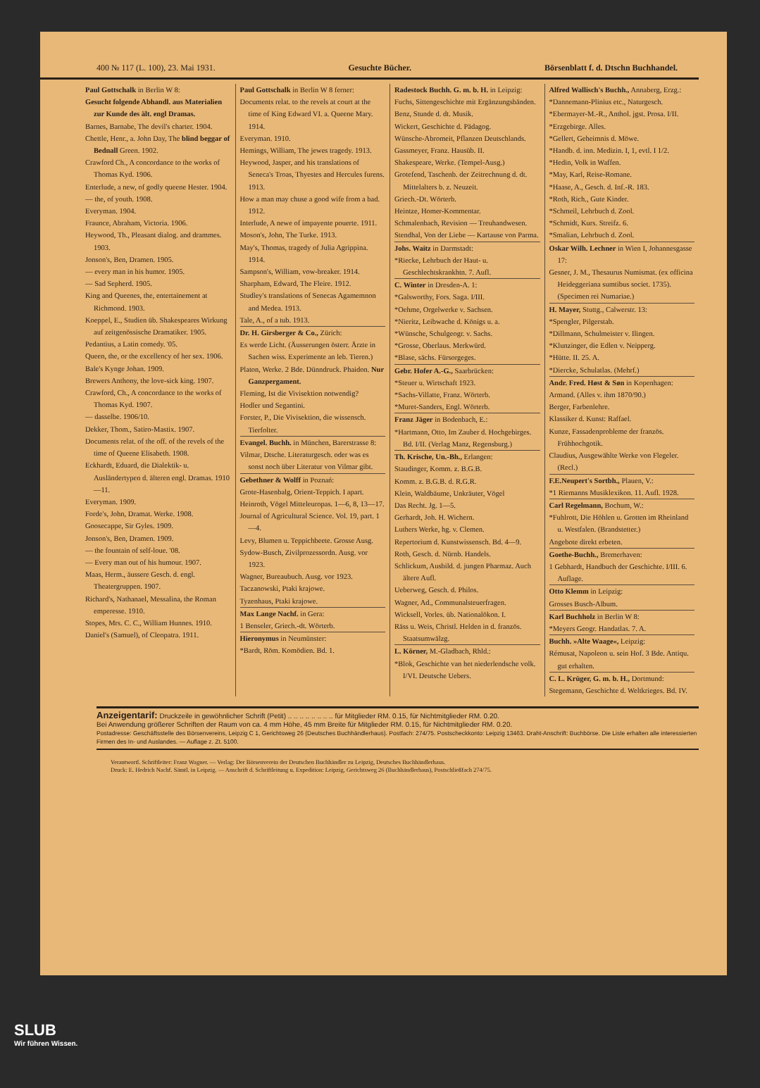400 № 117 (L. 100), 23. Mai 1931.
Gesuchte Bücher. Börsenblatt f. d. Dtschn Buchhandel.
Paul Gottschalk in Berlin W 8:
Gesucht folgende Abhandl. aus Materialien zur Kunde des ält. engl Dramas.
Barnes, Barnabe, The devil's charter. 1904.
Chettle, Henr., a. John Day, The blind beggar of Bednall Green. 1902.
Crawford Ch., A concordance to the works of Thomas Kyd. 1906.
Enterlude, a new, of godly queene Hester. 1904.
— the, of youth. 1908.
Everyman. 1904.
Fraunce, Abraham, Victoria. 1906.
Heywood, Th., Pleasant dialog. and drammes. 1903.
Jonson's, Ben, Dramen. 1905.
— every man in his humor. 1905.
— Sad Sepherd. 1905.
King and Queenes, the, entertainement at Richmond. 1903.
Koeppel, E., Studien üb. Shakespeares Wirkung auf zeitgenössische Dramatiker. 1905.
Pedantius, a Latin comedy. '05.
Queen, the, or the excellency of her sex. 1906.
Bale's Kynge Johan. 1909.
Brewers Anthony, the love-sick king. 1907.
Crawford, Ch., A concordance to the works of Thomas Kyd. 1907.
— dasselbe. 1906/10.
Dekker, Thom., Satiro-Mastix. 1907.
Documents relat. of the off. of the revels of the time of Queene Elisabeth. 1908.
Eckhardt, Eduard, die Dialektik- u. Ausländertypen d. älteren engl. Dramas. 1910—11.
Everyman. 1909.
Forde's, John, Dramat. Werke. 1908.
Goosecappe, Sir Gyles. 1909.
Jonson's, Ben, Dramen. 1909.
— the fountain of self-loue. '08.
— Every man out of his humour. 1907.
Maas, Herm., äussere Gesch. d. engl. Theatergruppen. 1907.
Richard's, Nathanael, Messalina, the Roman emperesse. 1910.
Stopes, Mrs. C. C., William Hunnes. 1910.
Daniel's (Samuel), of Cleopatra. 1911.
Paul Gottschalk in Berlin W 8 ferner:
Documents relat. to the revels at court at the time of King Edward VI. a. Queene Mary. 1914.
Everyman. 1910.
Hemings, William, The jewes tragedy. 1913.
Heywood, Jasper, and his translations of Seneca's Troas, Thyestes and Hercules furens. 1913.
How a man may chuse a good wife from a bad. 1912.
Interlude, A newe of impayente pouerte. 1911.
Moson's, John, The Turke. 1913.
May's, Thomas, tragedy of Julia Agrippina. 1914.
Sampson's, William, vow-breaker. 1914.
Sharpham, Edward, The Fleire. 1912.
Studley's translations of Senecas Agamemnon and Medea. 1913.
Tale, A., of a tub. 1913.
Dr. H. Girsberger & Co., Zürich:
Es werde Licht. (Äusserungen österr. Ärzte in Sachen wiss. Experimente an leb. Tieren.)
Platon, Werke. 2 Bde. Dünndruck. Phaidon. Nur Ganzpergament.
Fleming, Ist die Vivisektion notwendig?
Hodler und Segantini.
Forster, P., Die Vivisektion, die wissensch. Tierfolter.
Evangel. Buchh. in München, Barerstrasse 8:
Vilmar, Dtsche. Literaturgesch. oder was es sonst noch über Literatur von Vilmar gibt.
Gebethner & Wolff in Poznań:
Grote-Hasenbalg, Orient-Teppich. I apart.
Heinroth, Vögel Mitteleuropas. 1—6, 8, 13—17.
Journal of Agricultural Science. Vol. 19, part. 1—4.
Levy, Blumen u. Teppichbeete. Grosse Ausg.
Sydow-Busch, Zivilprozessordn. Ausg. vor 1923.
Wagner, Bureaubuch. Ausg. vor 1923.
Taczanowski, Ptaki krajowe.
Tyzenhaus, Ptaki krajowe.
Max Lange Nachf. in Gera:
1 Benseler, Griech.-dt. Wörterb.
Hieronymus in Neumünster:
*Bardt, Röm. Komödien. Bd. 1.
Radestock Buchh. G. m. b. H. in Leipzig:
Fuchs, Sittengeschichte mit Ergänzungsbänden.
Benz, Stunde d. dt. Musik.
Wickert, Geschichte d. Pädagog.
Wünsche-Abromeit, Pflanzen Deutschlands.
Gassmeyer, Franz. Hausüb. II.
Shakespeare, Werke. (Tempel-Ausg.)
Grotefend, Taschenb. der Zeitrechnung d. dt. Mittelalters b. z. Neuzeit.
Griech.-Dt. Wörterb.
Heintze, Homer-Kommentar.
Schmalenbach, Revision — Treuhandwesen.
Stendhal, Von der Liebe — Kartause von Parma.
Johs. Waitz in Darmstadt:
*Riecke, Lehrbuch der Haut- u. Geschlechtskrankhtn. 7. Aufl.
C. Winter in Dresden-A. 1:
*Galsworthy, Fors. Saga. I/III.
*Oehme, Orgelwerke v. Sachsen.
*Nieritz, Leibwache d. Königs u. a.
*Wünsche, Schulgeogr. v. Sachs.
*Grosse, Oberlaus. Merkwürd.
*Blase, sächs. Fürsorgeges.
Gebr. Hofer A.-G., Saarbrücken:
*Steuer u. Wirtschaft 1923.
*Sachs-Villatte, Franz. Wörterb.
*Muret-Sanders, Engl. Wörterb.
Franz Jäger in Bodenbach, E.:
*Hartmann, Otto, Im Zauber d. Hochgebirges. Bd. I/II. (Verlag Manz, Regensburg.)
Th. Krische, Un.-Bh., Erlangen:
Staudinger, Komm. z. B.G.B.
Komm. z. B.G.B. d. R.G.R.
Klein, Waldbäume, Unkräuter, Vögel
Das Recht. Jg. 1—5.
Gerhardt, Joh. H. Wichern.
Luthers Werke, hg. v. Clemen.
Repertorium d. Kunstwissensch. Bd. 4—9.
Roth, Gesch. d. Nürnb. Handels.
Schlickum, Ausbild. d. jungen Pharmaz. Auch ältere Aufl.
Ueberweg, Gesch. d. Philos.
Wagner, Ad., Communalsteuerfragen.
Wicksell, Vorles. üb. Nationalökon. I.
Räss u. Weis, Christl. Helden in d. französ. Staatsumwälzg.
L. Körner, M.-Gladbach, Rhld.:
*Blok, Geschichte van het niederlendsche volk. I/VI. Deutsche Uebers.
Alfred Wallisch's Buchh., Annaberg, Erzg.:
*Dannemann-Plinius etc., Naturgesch.
*Ebermayer-M.-R., Anthol. jgst. Prosa. I/II.
*Erzgebirge. Alles.
*Gellert, Geheimnis d. Möwe.
*Handb. d. inn. Medizin. I, 1, evtl. I 1/2.
*Hedin, Volk in Waffen.
*May, Karl, Reise-Romane.
*Haase, A., Gesch. d. Inf.-R. 183.
*Roth, Rich., Gute Kinder.
*Schmeil, Lehrbuch d. Zool.
*Schmidt, Kurs. Streifz. 6.
*Smalian, Lehrbuch d. Zool.
Oskar Wilh. Lechner in Wien I, Johannesgasse 17:
Gesner, J. M., Thesaurus Numismat. (ex officina Heideggeriana sumtibus societ. 1735). (Specimen rei Numariae.)
H. Mayer, Stuttg., Calwerstr. 13:
*Spengler, Pilgerstab.
*Dillmann, Schulmeister v. Ilingen.
*Klunzinger, die Edlen v. Neipperg.
*Hütte. II. 25. A.
*Diercke, Schulatlas. (Mehrf.)
Andr. Fred. Høst & Søn in Kopenhagen:
Armand. (Alles v. ihm 1870/90.)
Berger, Farbenlehre.
Klassiker d. Kunst: Raffael.
Kunze, Fassadenprobleme der französ. Frühhochgotik.
Claudius, Ausgewählte Werke von Flegeler. (Recl.)
F.E.Neupert's Sortbh., Plauen, V.:
*1 Riemanns Musiklexikon. 11. Aufl. 1928.
Carl Regelmann, Bochum, W.:
*Fuhlrott, Die Höhlen u. Grotten im Rheinland u. Westfalen. (Brandstetter.)
Angebote direkt erbeten.
Goethe-Buchh., Bremerhaven:
1 Gebhardt, Handbuch der Geschichte. I/III. 6. Auflage.
Otto Klemm in Leipzig:
Grosses Busch-Album.
Karl Buchholz in Berlin W 8:
*Meyers Geogr. Handatlas. 7. A.
Buchh. »Alte Waage«, Leipzig:
Rémusat, Napoleon u. sein Hof. 3 Bde. Antiqu. gut erhalten.
C. L. Krüger, G. m. b. H., Dortmund:
Stegemann, Geschichte d. Weltkrieges. Bd. IV.
Anzeigentarif: Druckzeile in gewöhnlicher Schrift (Petit) .. .. .. .. .. .. .. .. für Mitglieder RM. 0.15, für Nichtmitglieder RM. 0.20.
Bei Anwendung größerer Schriften der Raum von ca. 4 mm Höhe, 45 mm Breite für Mitglieder RM. 0.15, für Nichtmitglieder RM. 0.20.
Postadresse: Geschäftsstelle des Börsenvereins, Leipzig C 1, Gerichtsweg 26 (Deutsches Buchhändlerhaus). Postfach: 274/75. Postscheckkonto: Leipzig 13463. Draht-Anschrift: Buchbörse. Die Liste erhalten alle interessierten Firmen des In- und Auslandes. — Auflage z. Zt. 5100.
Verantwortl. Schriftleiter: Franz Wagner. — Verlag: Der Börsenverein der Deutschen Buchhändler zu Leipzig, Deutsches Buchhändlerhaus.
Druck: E. Hedrich Nachf. Sämtl. in Leipzig. — Anschrift d. Schriftleitung u. Expedition: Leipzig, Gerichtsweg 26 (Buchhändlerhaus), Postschließfach 274/75.
SLUB
Wir führen Wissen.